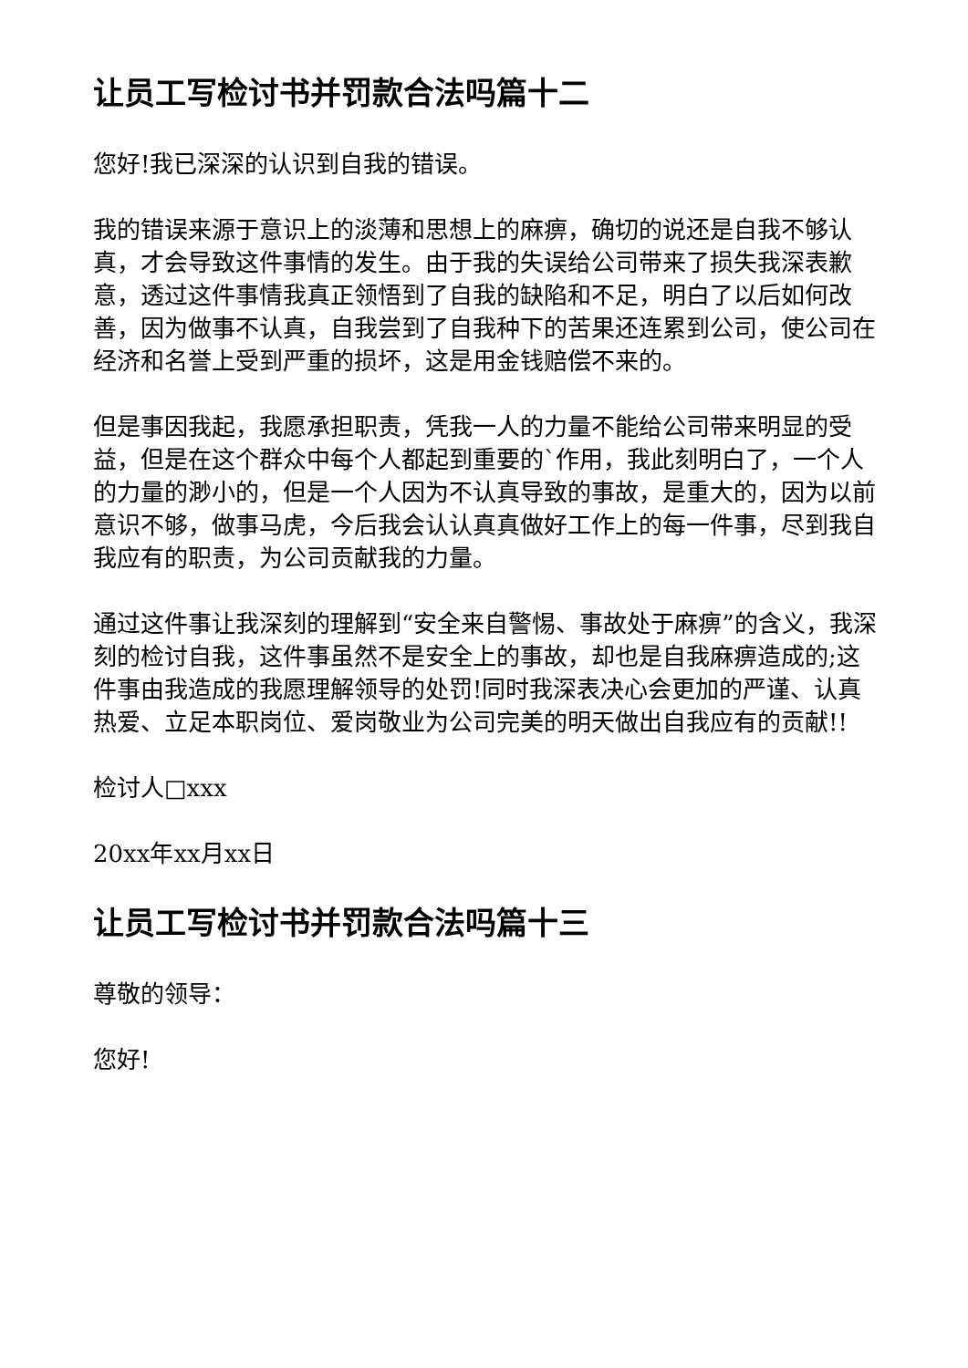让员工写检讨书并罚款合法吗篇十二
您好!我已深深的认识到自我的错误。
我的错误来源于意识上的淡薄和思想上的麻痹，确切的说还是自我不够认真，才会导致这件事情的发生。由于我的失误给公司带来了损失我深表歉意，透过这件事情我真正领悟到了自我的缺陷和不足，明白了以后如何改善，因为做事不认真，自我尝到了自我种下的苦果还连累到公司，使公司在经济和名誉上受到严重的损坏，这是用金钱赔偿不来的。
但是事因我起，我愿承担职责，凭我一人的力量不能给公司带来明显的受益，但是在这个群众中每个人都起到重要的`作用，我此刻明白了，一个人的力量的渺小的，但是一个人因为不认真导致的事故，是重大的，因为以前意识不够，做事马虎，今后我会认认真真做好工作上的每一件事，尽到我自我应有的职责，为公司贡献我的力量。
通过这件事让我深刻的理解到“安全来自警惕、事故处于麻痹”的含义，我深刻的检讨自我，这件事虽然不是安全上的事故，却也是自我麻痹造成的;这件事由我造成的我愿理解领导的处罚!同时我深表决心会更加的严谨、认真热爱、立足本职岗位、爱岗敬业为公司完美的明天做出自我应有的贡献!!
检讨人□xxx
20xx年xx月xx日
让员工写检讨书并罚款合法吗篇十三
尊敬的领导：
您好!